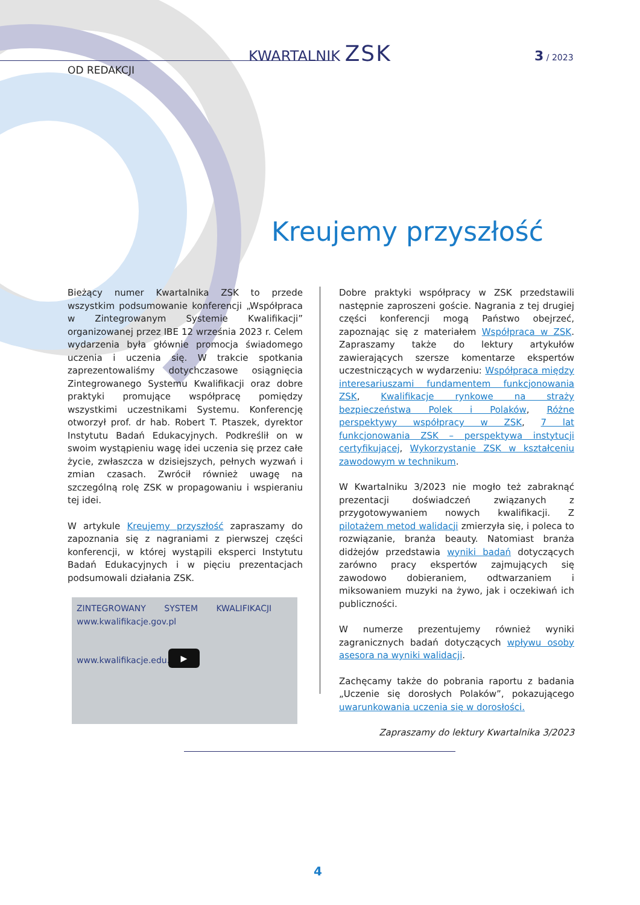KWARTALNIK ZSK 3 / 2023
OD REDAKCJI
Kreujemy przyszłość
Bieżący numer Kwartalnika ZSK to przede wszystkim podsumowanie konferencji „Współpraca w Zintegrowanym Systemie Kwalifikacji” organizowanej przez IBE 12 września 2023 r. Celem wydarzenia była głównie promocja świadomego uczenia i uczenia się. W trakcie spotkania zaprezentowaliśmy dotychczasowe osiągnięcia Zintegrowanego Systemu Kwalifikacji oraz dobre praktyki promujące współpracę pomiędzy wszystkimi uczestnikami Systemu. Konferencję otworzył prof. dr hab. Robert T. Ptaszek, dyrektor Instytutu Badań Edukacyjnych. Podkreślił on w swoim wystąpieniu wagę idei uczenia się przez całe życie, zwłaszcza w dzisiejszych, pełnych wyzwań i zmian czasach. Zwrócił również uwagę na szczególną rolę ZSK w propagowaniu i wspieraniu tej idei.
W artykule Kreujemy przyszłość zapraszamy do zapoznania się z nagraniami z pierwszej części konferencji, w której wystąpili eksperci Instytutu Badań Edukacyjnych i w pięciu prezentacjach podsumowali działania ZSK.
ZINTEGROWANY SYSTEM KWALIFIKACJI www.kwalifikacje.gov.pl
www.kwalifikacje.edu.pl
▶
Dobre praktyki współpracy w ZSK przedstawili następnie zaproszeni goście. Nagrania z tej drugiej części konferencji mogą Państwo obejrzeć, zapoznając się z materiałem Współpraca w ZSK. Zapraszamy także do lektury artykułów zawierających szersze komentarze ekspertów uczestniczących w wydarzeniu: Współpraca między interesariuszami fundamentem funkcjonowania ZSK, Kwalifikacje rynkowe na straży bezpieczeństwa Polek i Polaków, Różne perspektywy współpracy w ZSK, 7 lat funkcjonowania ZSK – perspektywa instytucji certyfikującej, Wykorzystanie ZSK w kształceniu zawodowym w technikum.
W Kwartalniku 3/2023 nie mogło też zabraknąć prezentacji doświadczeń związanych z przygotowywaniem nowych kwalifikacji. Z pilotażem metod walidacji zmierzyła się, i poleca to rozwiązanie, branża beauty. Natomiast branża didżejów przedstawia wyniki badań dotyczących zarówno pracy ekspertów zajmujących się zawodowo dobieraniem, odtwarzaniem i miksowaniem muzyki na żywo, jak i oczekiwań ich publiczności.
W numerze prezentujemy również wyniki zagranicznych badań dotyczących wpływu osoby asesora na wyniki walidacji.
Zachęcamy także do pobrania raportu z badania „Uczenie się dorosłych Polaków”, pokazującego uwarunkowania uczenia się w dorosłości.
Zapraszamy do lektury Kwartalnika 3/2023
4